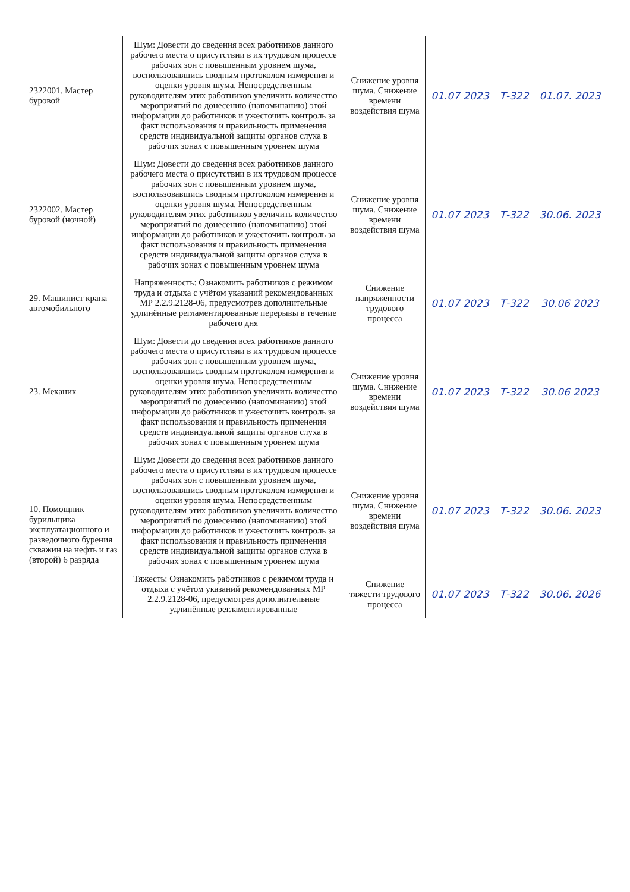| 2322001. Мастер буровой | Шум: Довести до сведения всех работников данного рабочего места о присутствии в их трудовом процессе рабочих зон с повышенным уровнем шума, воспользовавшись сводным протоколом измерения и оценки уровня шума. Непосредственным руководителям этих работников увеличить количество мероприятий по донесению (напоминанию) этой информации до работников и ужесточить контроль за факт использования и правильность применения средств индивидуальной защиты органов слуха в рабочих зонах с повышенным уровнем шума | Снижение уровня шума. Снижение времени воздействия шума | 01.07 2023 | Т-322 | 01.07. 2023 |
| 2322002. Мастер буровой (ночной) | Шум: Довести до сведения всех работников данного рабочего места о присутствии в их трудовом процессе рабочих зон с повышенным уровнем шума, воспользовавшись сводным протоколом измерения и оценки уровня шума. Непосредственным руководителям этих работников увеличить количество мероприятий по донесению (напоминанию) этой информации до работников и ужесточить контроль за факт использования и правильность применения средств индивидуальной защиты органов слуха в рабочих зонах с повышенным уровнем шума | Снижение уровня шума. Снижение времени воздействия шума | 01.07 2023 | Т-322 | 30.06. 2023 |
| 29. Машинист крана автомобильного | Напряженность: Ознакомить работников с режимом труда и отдыха с учётом указаний рекомендованных МР 2.2.9.2128-06, предусмотрев дополнительные удлинённые регламентированные перерывы в течение рабочего дня | Снижение напряженности трудового процесса | 01.07 2023 | Т-322 | 30.06 2023 |
| 23. Механик | Шум: Довести до сведения всех работников данного рабочего места о присутствии в их трудовом процессе рабочих зон с повышенным уровнем шума, воспользовавшись сводным протоколом измерения и оценки уровня шума. Непосредственным руководителям этих работников увеличить количество мероприятий по донесению (напоминанию) этой информации до работников и ужесточить контроль за факт использования и правильность применения средств индивидуальной защиты органов слуха в рабочих зонах с повышенным уровнем шума | Снижение уровня шума. Снижение времени воздействия шума | 01.07 2023 | Т-322 | 30.06 2023 |
| 10. Помощник бурильщика эксплуатационного и разведочного бурения скважин на нефть и газ (второй) 6 разряда | Шум: Довести до сведения всех работников данного рабочего места о присутствии в их трудовом процессе рабочих зон с повышенным уровнем шума, воспользовавшись сводным протоколом измерения и оценки уровня шума. Непосредственным руководителям этих работников увеличить количество мероприятий по донесению (напоминанию) этой информации до работников и ужесточить контроль за факт использования и правильность применения средств индивидуальной защиты органов слуха в рабочих зонах с повышенным уровнем шума | Снижение уровня шума. Снижение времени воздействия шума | 01.07 2023 | Т-322 | 30.06. 2023 |
| | Тяжесть: Ознакомить работников с режимом труда и отдыха с учётом указаний рекомендованных МР 2.2.9.2128-06, предусмотрев дополнительные удлинённые регламентированные | Снижение тяжести трудового процесса | 01.07 2023 | Т-322 | 30.06. 2026 |